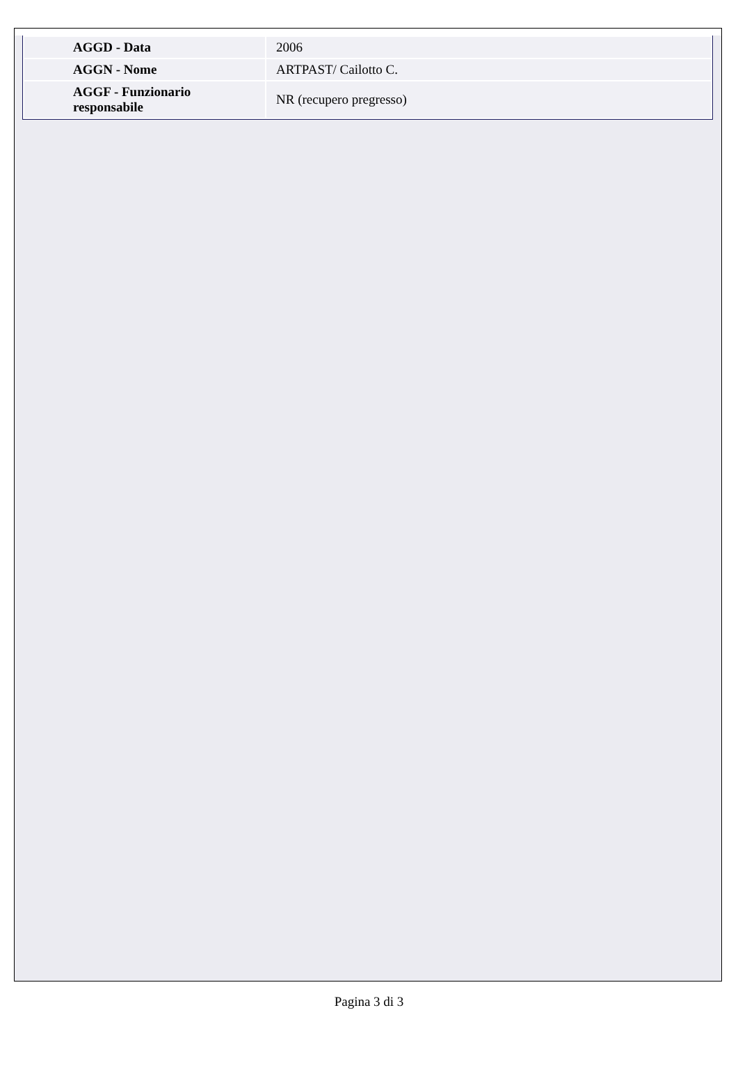| AGGD - Data | 2006 |
| AGGN - Nome | ARTPAST/ Cailotto C. |
| AGGF - Funzionario responsabile | NR (recupero pregresso) |
Pagina 3 di 3